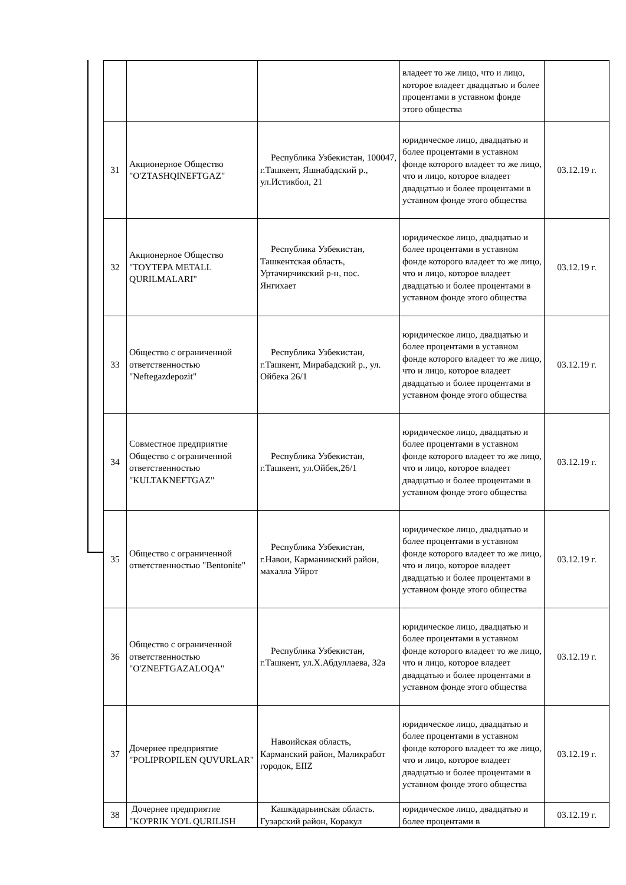| | | | владеет то же лицо, что и лицо, которое владеет двадцатью и более процентами в уставном фонде этого общества | |
| 31 | Акционерное Общество "O'ZTASHQINEFTGAZ" | Республика Узбекистан, 100047, г.Ташкент, Яшнабадский р., ул.Истикбол, 21 | юридическое лицо, двадцатью и более процентами в уставном фонде которого владеет то же лицо, что и лицо, которое владеет двадцатью и более процентами в уставном фонде этого общества | 03.12.19 г. |
| 32 | Акционерное Общество "TOYTEPA METALL QURILMALARI" | Республика Узбекистан, Ташкентская область, Уртачирчикский р-н, пос. Янгихает | юридическое лицо, двадцатью и более процентами в уставном фонде которого владеет то же лицо, что и лицо, которое владеет двадцатью и более процентами в уставном фонде этого общества | 03.12.19 г. |
| 33 | Общество с ограниченной ответственностью "Neftegazdepozit" | Республика Узбекистан, г.Ташкент, Мирабадский р., ул. Ойбека 26/1 | юридическое лицо, двадцатью и более процентами в уставном фонде которого владеет то же лицо, что и лицо, которое владеет двадцатью и более процентами в уставном фонде этого общества | 03.12.19 г. |
| 34 | Совместное предприятие Общество с ограниченной ответственностью "KULTAKNEFTGAZ" | Республика Узбекистан, г.Ташкент, ул.Ойбек,26/1 | юридическое лицо, двадцатью и более процентами в уставном фонде которого владеет то же лицо, что и лицо, которое владеет двадцатью и более процентами в уставном фонде этого общества | 03.12.19 г. |
| 35 | Общество с ограниченной ответственностью "Bentonite" | Республика Узбекистан, г.Навои, Карманинский район, махалла Уйрот | юридическое лицо, двадцатью и более процентами в уставном фонде которого владеет то же лицо, что и лицо, которое владеет двадцатью и более процентами в уставном фонде этого общества | 03.12.19 г. |
| 36 | Общество с ограниченной ответственностью "O'ZNEFTGAZALOQA" | Республика Узбекистан, г.Ташкент, ул.Х.Абдуллаева, 32а | юридическое лицо, двадцатью и более процентами в уставном фонде которого владеет то же лицо, что и лицо, которое владеет двадцатью и более процентами в уставном фонде этого общества | 03.12.19 г. |
| 37 | Дочернее предприятие "POLIPROPILEN QUVURLAR" | Навоийская область, Карманский район, Маликработ городок, EIIZ | юридическое лицо, двадцатью и более процентами в уставном фонде которого владеет то же лицо, что и лицо, которое владеет двадцатью и более процентами в уставном фонде этого общества | 03.12.19 г. |
| 38 | Дочернее предприятие "KO'PRIK YO'L QURILISH | Кашкадарьинская область. Гузарский район, Коракул | юридическое лицо, двадцатью и более процентами в | 03.12.19 г. |